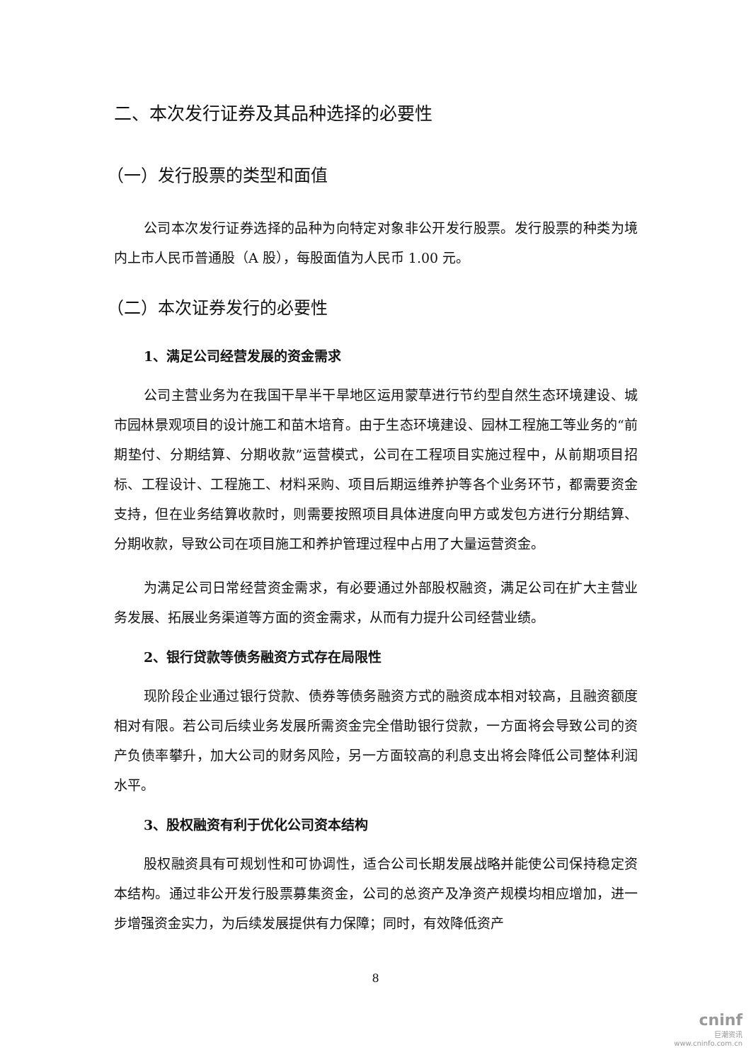二、本次发行证券及其品种选择的必要性
（一）发行股票的类型和面值
公司本次发行证券选择的品种为向特定对象非公开发行股票。发行股票的种类为境内上市人民币普通股（A 股），每股面值为人民币 1.00 元。
（二）本次证券发行的必要性
1、满足公司经营发展的资金需求
公司主营业务为在我国干旱半干旱地区运用蒙草进行节约型自然生态环境建设、城市园林景观项目的设计施工和苗木培育。由于生态环境建设、园林工程施工等业务的“前期垫付、分期结算、分期收款”运营模式，公司在工程项目实施过程中，从前期项目招标、工程设计、工程施工、材料采购、项目后期运维养护等各个业务环节，都需要资金支持，但在业务结算收款时，则需要按照项目具体进度向甲方或发包方进行分期结算、分期收款，导致公司在项目施工和养护管理过程中占用了大量运营资金。
为满足公司日常经营资金需求，有必要通过外部股权融资，满足公司在扩大主营业务发展、拓展业务渠道等方面的资金需求，从而有力提升公司经营业绩。
2、银行贷款等债务融资方式存在局限性
现阶段企业通过银行贷款、债券等债务融资方式的融资成本相对较高，且融资额度相对有限。若公司后续业务发展所需资金完全借助银行贷款，一方面将会导致公司的资产负债率攀升，加大公司的财务风险，另一方面较高的利息支出将会降低公司整体利润水平。
3、股权融资有利于优化公司资本结构
股权融资具有可规划性和可协调性，适合公司长期发展战略并能使公司保持稳定资本结构。通过非公开发行股票募集资金，公司的总资产及净资产规模均相应增加，进一步增强资金实力，为后续发展提供有力保障；同时，有效降低资产
8
cninf
巨潮资讯
www.cninfo.com.cn